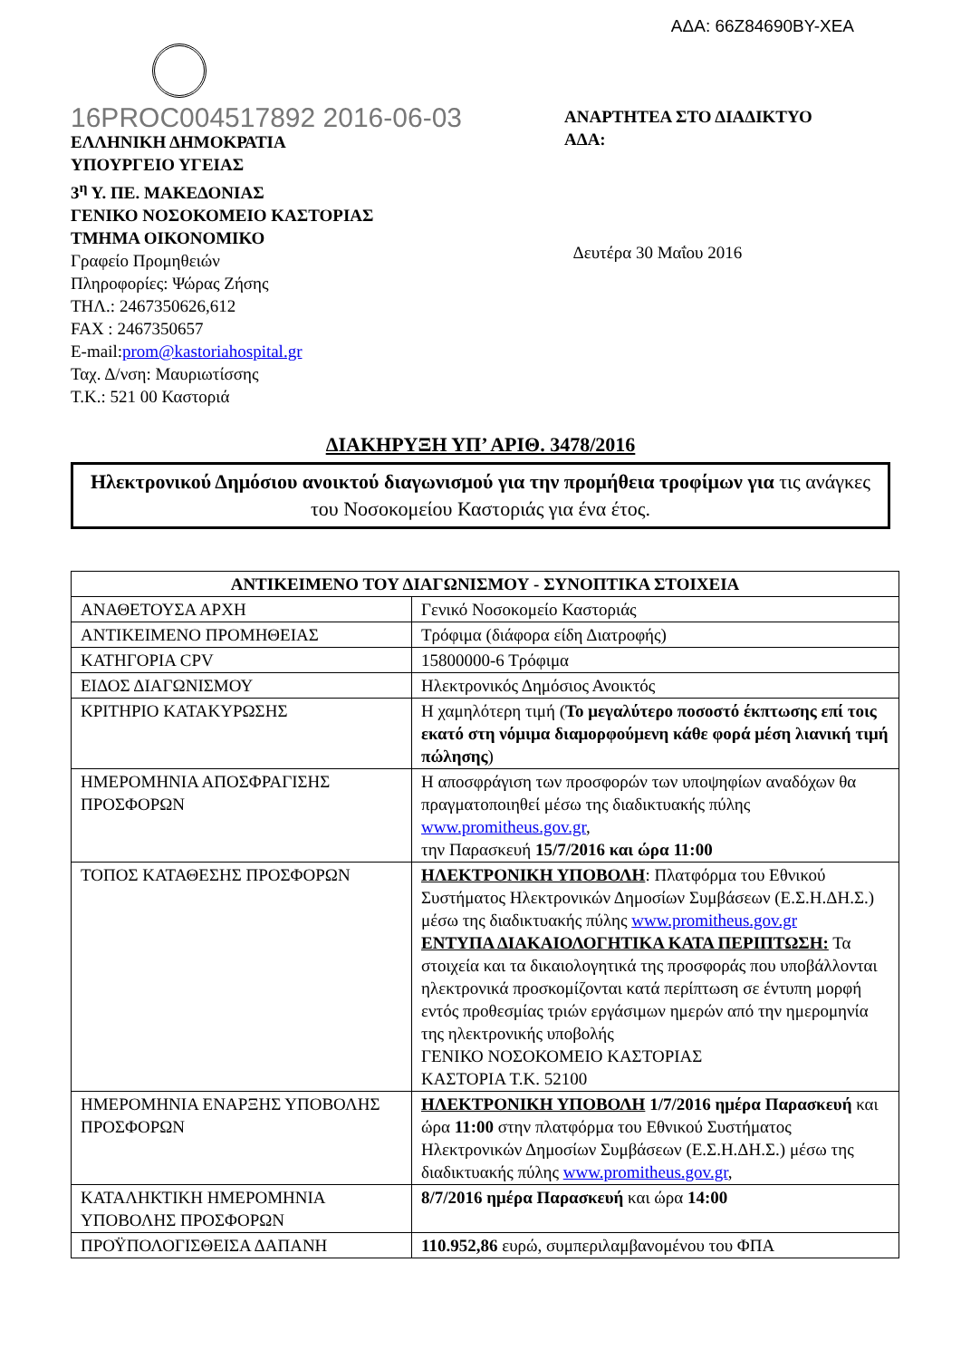ΑΔΑ: 66Ζ84690ΒΥ-ΧΕΑ
16PROC004517892 2016-06-03
ΕΛΛΗΝΙΚΗ ΔΗΜΟΚΡΑΤΙΑ
ΥΠΟΥΡΓΕΙΟ ΥΓΕΙΑΣ
3<sup>η</sup> Υ. ΠΕ. ΜΑΚΕΔΟΝΙΑΣ
ΓΕΝΙΚΟ ΝΟΣΟΚΟΜΕΙΟ ΚΑΣΤΟΡΙΑΣ
ΤΜΗΜΑ ΟΙΚΟΝΟΜΙΚΟ
Γραφείο Προμηθειών
Πληροφορίες: Ψώρας Ζήσης
ΤΗΛ.: 2467350626,612
FAX : 2467350657
E-mail:prom@kastoriahospital.gr
Ταχ. Δ/νση: Μαυριωτίσσης
Τ.Κ.: 521 00 Καστοριά
ΑΝΑΡΤΗΤΕΑ ΣΤΟ ΔΙΑΔΙΚΤΥΟ
ΑΔΑ:
Δευτέρα 30 Μαΐου 2016
ΔΙΑΚΗΡΥΞΗ ΥΠ’ ΑΡΙΘ. 3478/2016
Ηλεκτρονικού Δημόσιου ανοικτού διαγωνισμού για την προμήθεια τροφίμων για τις ανάγκες του Νοσοκομείου Καστοριάς για ένα έτος.
| ΑΝΤΙΚΕΙΜΕΝΟ ΤΟΥ ΔΙΑΓΩΝΙΣΜΟΥ - ΣΥΝΟΠΤΙΚΑ ΣΤΟΙΧΕΙΑ | |
| --- | --- |
| ΑΝΑΘΕΤΟΥΣΑ ΑΡΧΗ | Γενικό Νοσοκομείο Καστοριάς |
| ΑΝΤΙΚΕΙΜΕΝΟ ΠΡΟΜΗΘΕΙΑΣ | Τρόφιμα (διάφορα είδη Διατροφής) |
| ΚΑΤΗΓΟΡΙΑ CPV | 15800000-6 Τρόφιμα |
| ΕΙΔΟΣ ΔΙΑΓΩΝΙΣΜΟΥ | Ηλεκτρονικός Δημόσιος Ανοικτός |
| ΚΡΙΤΗΡΙΟ ΚΑΤΑΚΥΡΩΣΗΣ | Η χαμηλότερη τιμή ( Το μεγαλύτερο ποσοστό έκπτωσης επί τοις εκατό στη νόμιμα διαμορφούμενη κάθε φορά μέση λιανική τιμή πώλησης ) |
| ΗΜΕΡΟΜΗΝΙΑ ΑΠΟΣΦΡΑΓΙΣΗΣ ΠΡΟΣΦΟΡΩΝ | Η αποσφράγιση των προσφορών των υποψηφίων αναδόχων θα πραγματοποιηθεί μέσω της διαδικτυακής πύλης www.promitheus.gov.gr , την Παρασκευή 15/7/2016 και ώρα 11:00 |
| ΤΟΠΟΣ ΚΑΤΑΘΕΣΗΣ ΠΡΟΣΦΟΡΩΝ | ΗΛΕΚΤΡΟΝΙΚΗ ΥΠΟΒΟΛΗ : Πλατφόρμα του Εθνικού Συστήματος Ηλεκτρονικών Δημοσίων Συμβάσεων (Ε.Σ.Η.ΔΗ.Σ.) μέσω της διαδικτυακής πύλης www.promitheus.gov.gr ΕΝΤΥΠΑ ΔΙΑΚΑΙΟΛΟΓΗΤΙΚΑ ΚΑΤΑ ΠΕΡΙΠΤΩΣΗ: Τα στοιχεία και τα δικαιολογητικά της προσφοράς που υποβάλλονται ηλεκτρονικά προσκομίζονται κατά περίπτωση σε έντυπη μορφή εντός προθεσμίας τριών εργάσιμων ημερών από την ημερομηνία της ηλεκτρονικής υποβολής ΓΕΝΙΚΟ ΝΟΣΟΚΟΜΕΙΟ ΚΑΣΤΟΡΙΑΣ ΚΑΣΤΟΡΙΑ Τ.Κ. 52100 |
| ΗΜΕΡΟΜΗΝΙΑ ΕΝΑΡΞΗΣ ΥΠΟΒΟΛΗΣ ΠΡΟΣΦΟΡΩΝ | ΗΛΕΚΤΡΟΝΙΚΗ ΥΠΟΒΟΛΗ 1/7/2016 ημέρα Παρασκευή και ώρα 11:00 στην πλατφόρμα του Εθνικού Συστήματος Ηλεκτρονικών Δημοσίων Συμβάσεων (Ε.Σ.Η.ΔΗ.Σ.) μέσω της διαδικτυακής πύλης www.promitheus.gov.gr , |
| ΚΑΤΑΛΗΚΤΙΚΗ ΗΜΕΡΟΜΗΝΙΑ ΥΠΟΒΟΛΗΣ ΠΡΟΣΦΟΡΩΝ | 8/7/2016 ημέρα Παρασκευή και ώρα 14:00 |
| ΠΡΟΫΠΟΛΟΓΙΣΘΕΙΣΑ ΔΑΠΑΝΗ | 110.952,86 ευρώ, συμπεριλαμβανομένου του ΦΠΑ |